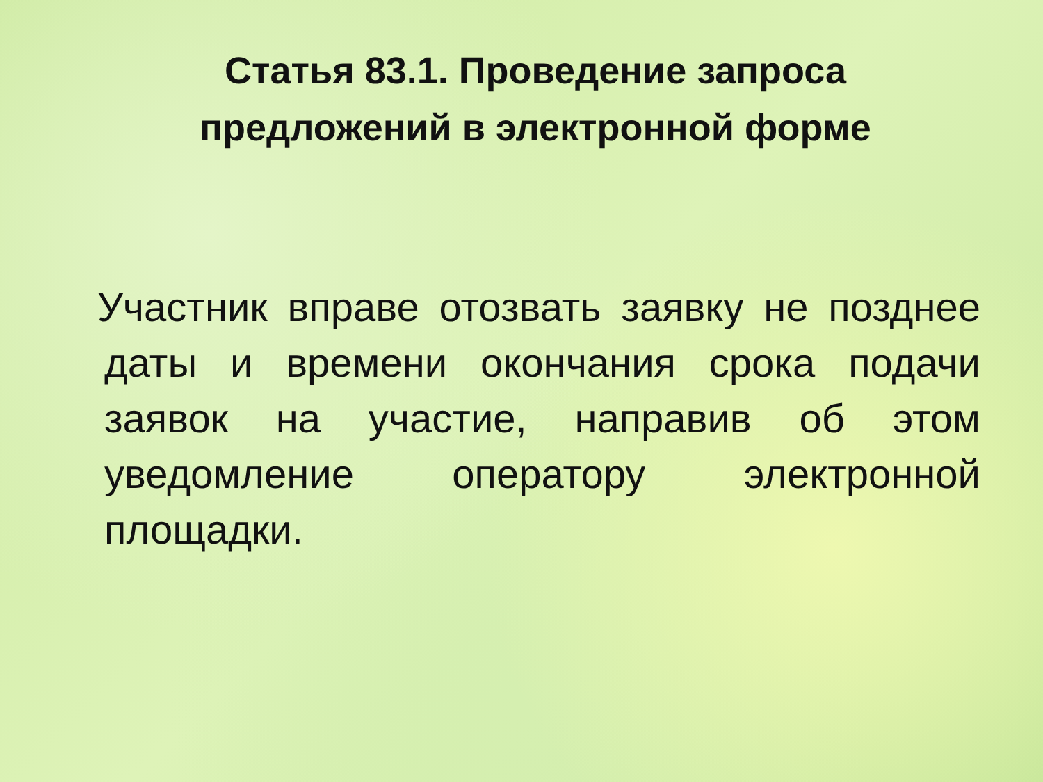Статья 83.1. Проведение запроса
предложений в электронной форме
Участник вправе отозвать заявку не позднее даты и времени окончания срока подачи заявок на участие, направив об этом уведомление оператору электронной площадки.